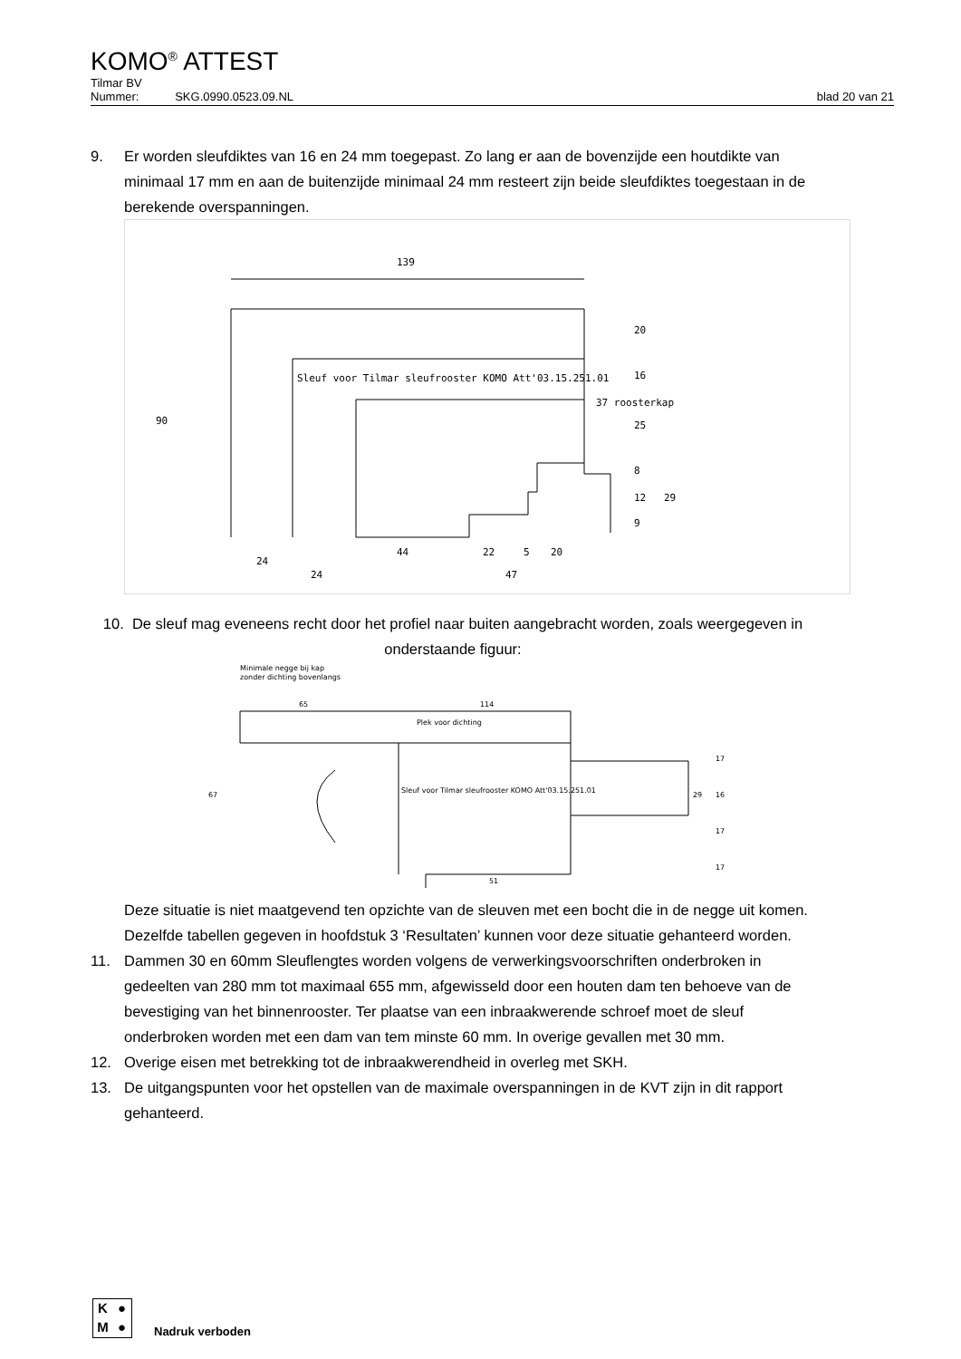KOMO<sup>®</sup> ATTEST
Tilmar BV
Nummer: SKG.0990.0523.09.NL blad 20 van 21
9. Er worden sleufdiktes van 16 en 24 mm toegepast. Zo lang er aan de bovenzijde een houtdikte van minimaal 17 mm en aan de buitenzijde minimaal 24 mm resteert zijn beide sleufdiktes toegestaan in de berekende overspanningen.
139
Sleuf voor Tilmar sleufrooster KOMO Att'03.15.251.01
37 roosterkap
90
24
24
44
22
5
20
47
20
16
25
8
12
29
9
10. De sleuf mag eveneens recht door het profiel naar buiten aangebracht worden, zoals weergegeven in onderstaande figuur:
Minimale negge bij kap
zonder dichting bovenlangs
65
114
Plek voor dichting
Sleuf voor Tilmar sleufrooster KOMO Att'03.15.251.01
67
51
17
16
17
17
29
Deze situatie is niet maatgevend ten opzichte van de sleuven met een bocht die in de negge uit komen. Dezelfde tabellen gegeven in hoofdstuk 3 ‘Resultaten’ kunnen voor deze situatie gehanteerd worden.
11. Dammen 30 en 60mm Sleuflengtes worden volgens de verwerkingsvoorschriften onderbroken in gedeelten van 280 mm tot maximaal 655 mm, afgewisseld door een houten dam ten behoeve van de bevestiging van het binnenrooster. Ter plaatse van een inbraakwerende schroef moet de sleuf onderbroken worden met een dam van tem minste 60 mm. In overige gevallen met 30 mm.
12. Overige eisen met betrekking tot de inbraakwerendheid in overleg met SKH.
13. De uitgangspunten voor het opstellen van de maximale overspanningen in de KVT zijn in dit rapport gehanteerd.
K ● M ●
Nadruk verboden